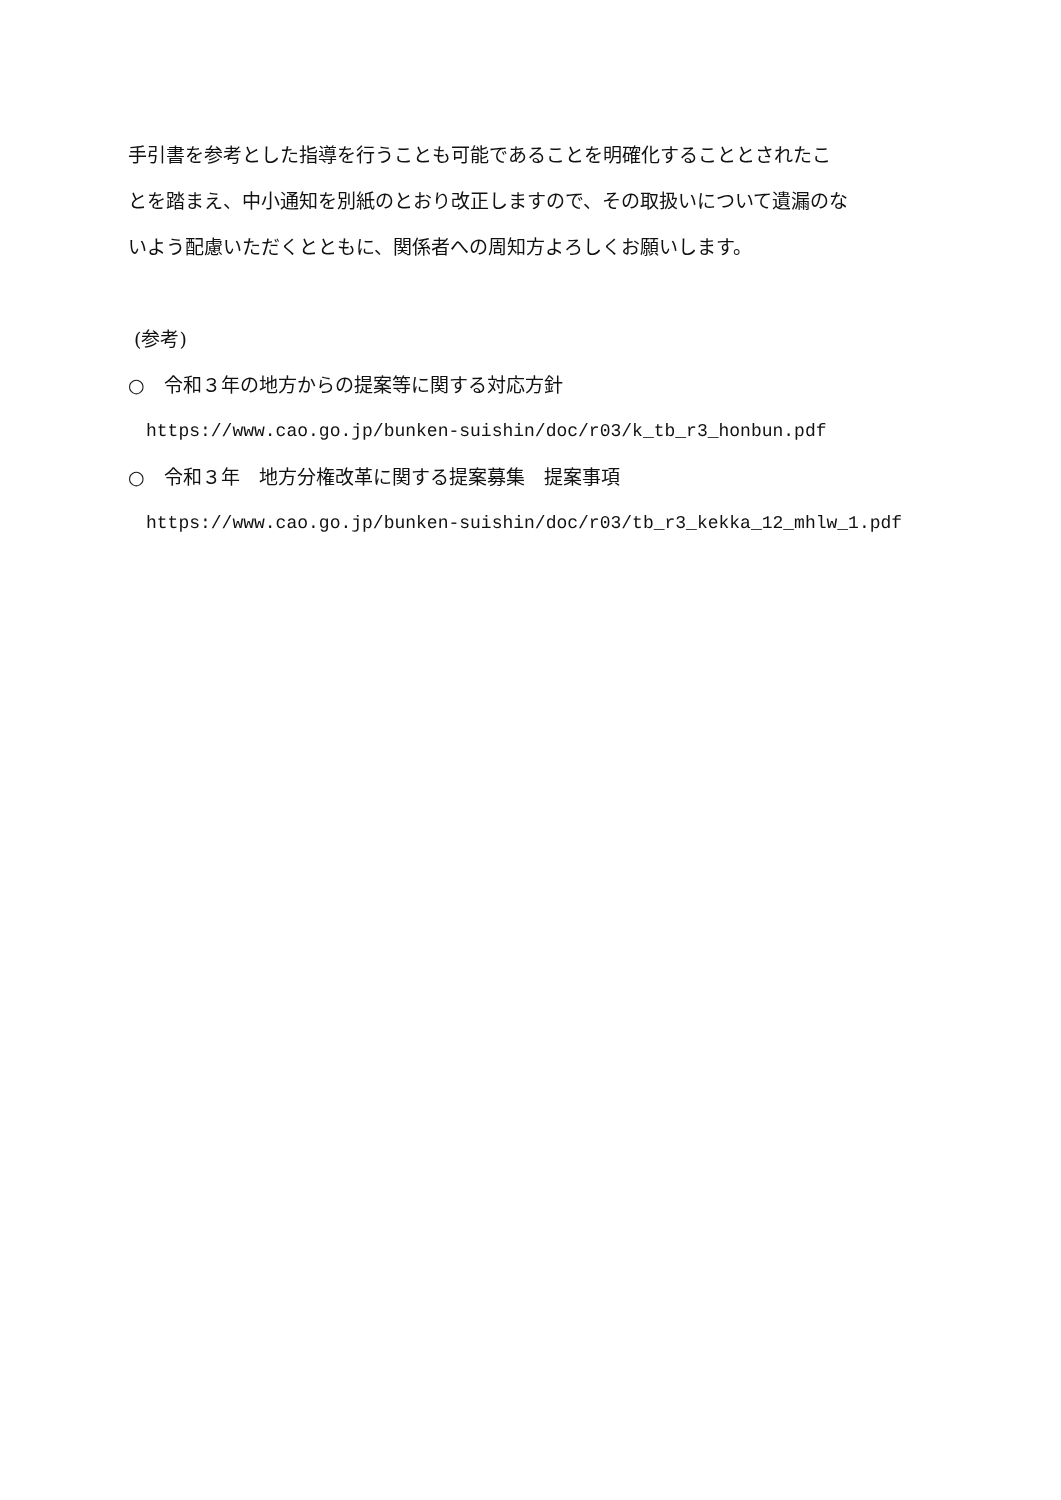手引書を参考とした指導を行うことも可能であることを明確化することとされたこ
とを踏まえ、中小通知を別紙のとおり改正しますので、その取扱いについて遺漏のな
いよう配慮いただくとともに、関係者への周知方よろしくお願いします。
(参考)
○　令和３年の地方からの提案等に関する対応方針
https://www.cao.go.jp/bunken-suishin/doc/r03/k_tb_r3_honbun.pdf
○　令和３年　地方分権改革に関する提案募集　提案事項
https://www.cao.go.jp/bunken-suishin/doc/r03/tb_r3_kekka_12_mhlw_1.pdf